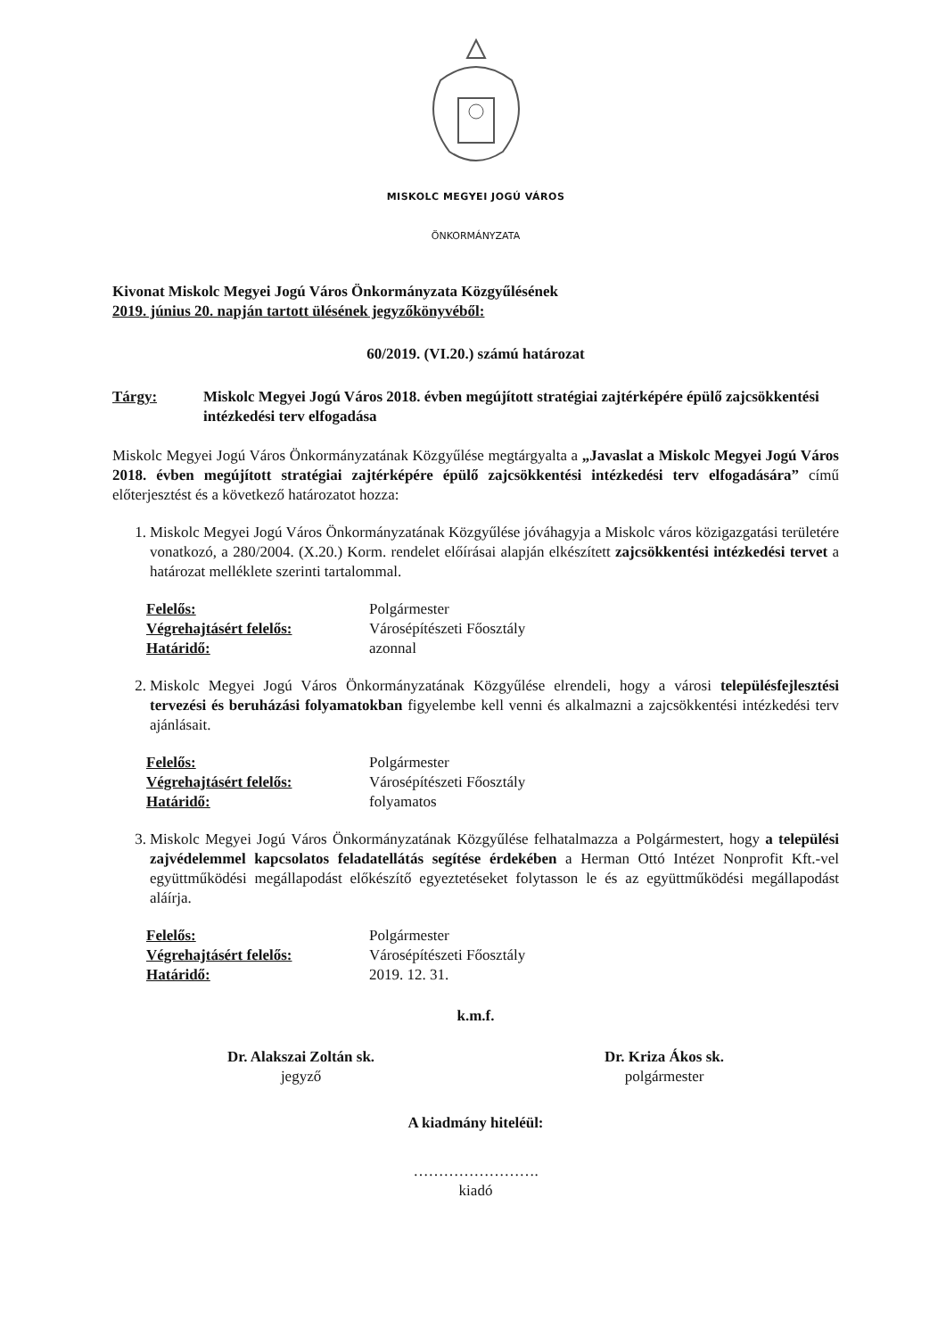MISKOLC MEGYEI JOGÚ VÁROS
ÖNKORMÁNYZATA
Kivonat Miskolc Megyei Jogú Város Önkormányzata Közgyűlésének
2019. június 20. napján tartott ülésének jegyzőkönyvéből:
60/2019. (VI.20.) számú határozat
Tárgy: Miskolc Megyei Jogú Város 2018. évben megújított stratégiai zajtérképére épülő zajcsökkentési intézkedési terv elfogadása
Miskolc Megyei Jogú Város Önkormányzatának Közgyűlése megtárgyalta a „Javaslat a Miskolc Megyei Jogú Város 2018. évben megújított stratégiai zajtérképére épülő zajcsökkentési intézkedési terv elfogadására” című előterjesztést és a következő határozatot hozza:
1. Miskolc Megyei Jogú Város Önkormányzatának Közgyűlése jóváhagyja a Miskolc város közigazgatási területére vonatkozó, a 280/2004. (X.20.) Korm. rendelet előírásai alapján elkészített zajcsökkentési intézkedési tervet a határozat melléklete szerinti tartalommal.
| Felelős: | Polgármester |
| Végrehajtásért felelős: | Városépítészeti Főosztály |
| Határidő: | azonnal |
2. Miskolc Megyei Jogú Város Önkormányzatának Közgyűlése elrendeli, hogy a városi településfejlesztési tervezési és beruházási folyamatokban figyelembe kell venni és alkalmazni a zajcsökkentési intézkedési terv ajánlásait.
| Felelős: | Polgármester |
| Végrehajtásért felelős: | Városépítészeti Főosztály |
| Határidő: | folyamatos |
3. Miskolc Megyei Jogú Város Önkormányzatának Közgyűlése felhatalmazza a Polgármestert, hogy a települési zajvédelemmel kapcsolatos feladatellátás segítése érdekében a Herman Ottó Intézet Nonprofit Kft.-vel együttműködési megállapodást előkészítő egyeztetéseket folytasson le és az együttműködési megállapodást aláírja.
| Felelős: | Polgármester |
| Végrehajtásért felelős: | Városépítészeti Főosztály |
| Határidő: | 2019. 12. 31. |
k.m.f.
Dr. Alakszai Zoltán sk.
jegyző
Dr. Kriza Ákos sk.
polgármester
A kiadmány hiteléül:
…………………….
kiadó